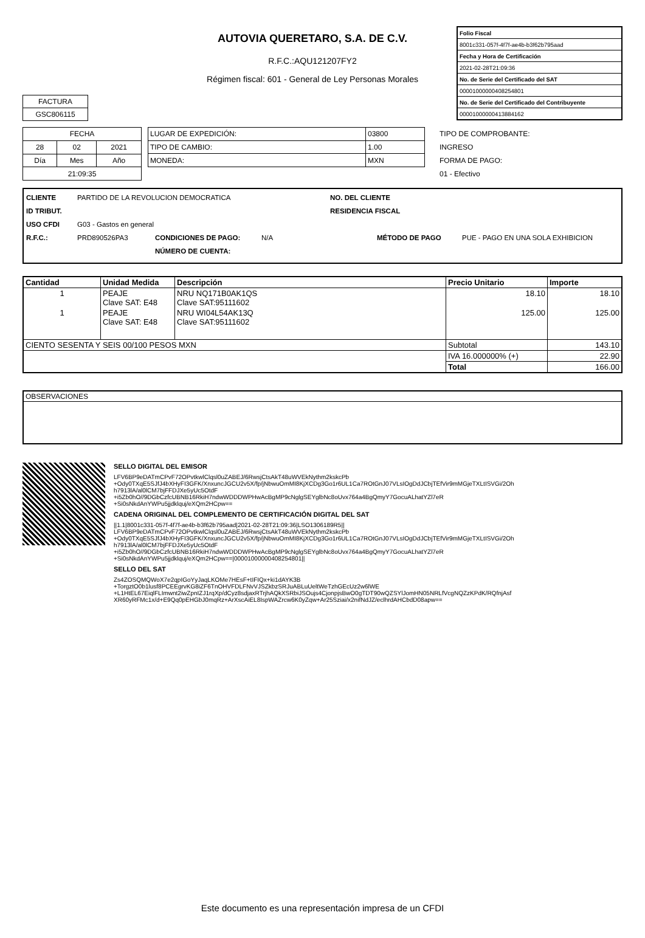AUTOVIA QUERETARO, S.A. DE C.V.
R.F.C.:AQU121207FY2
Régimen fiscal: 601 - General de Ley Personas Morales
| Folio Fiscal |
| 8001c331-057f-4f7f-ae4b-b3f62b795aad |
| Fecha y Hora de Certificación |
| 2021-02-28T21:09:36 |
| No. de Serie del Certificado del SAT |
| 00001000000408254801 |
| No. de Serie del Certificado del Contribuyente |
| 00001000000413884162 |
| FACTURA |
| GSC806115 |
| FECHA | | |
| 28 | 02 | 2021 |
| Día | Mes | Año |
| 21:09:35 | | |
| LUGAR DE EXPEDICIÓN: | 03800 |
| TIPO DE CAMBIO: | 1.00 |
| MONEDA: | MXN |
TIPO DE COMPROBANTE:
INGRESO
FORMA DE PAGO:
01 - Efectivo
CLIENTE PARTIDO DE LA REVOLUCION DEMOCRATICA NO. DEL CLIENTE
ID TRIBUT. RESIDENCIA FISCAL
USO CFDI G03 - Gastos en general
R.F.C.: PRD890526PA3 CONDICIONES DE PAGO: N/A MÉTODO DE PAGO PUE - PAGO EN UNA SOLA EXHIBICION
NÚMERO DE CUENTA:
| Cantidad | Unidad Medida | Descripción | Precio Unitario | Importe |
| --- | --- | --- | --- | --- |
| 1 | PEAJE Clave SAT: E48 | NRU NQ171B0AK1QS Clave SAT:95111602 | 18.10 | 18.10 |
| 1 | PEAJE Clave SAT: E48 | NRU WI04L54AK13Q Clave SAT:95111602 | 125.00 | 125.00 |
| CIENTO SESENTA Y SEIS 00/100 PESOS MXN | | | Subtotal | 143.10 |
| | | | IVA 16.000000% (+) | 22.90 |
| | | | Total | 166.00 |
| OBSERVACIONES |
SELLO DIGITAL DEL EMISOR
LFV6BP9eDATmCPvF72OPvtkwlClqsl0uZABEJ/6RwsjCtsAkT48uWVEkNythm2kskcPb
+Ody0TXqE5SJfJ4bXHyFI3GFK/XnxuncJGCU2v5X/fp/jNbwuOmMI8KjXCDg3Go1r6UL1Ca7ROtGnJ07VLsIOgDdJCbjTEfVir9mMGjeTXLtISVGi/2Oh
h7913lA/al0lCM7bjFFDJXe5yUc5OtdF
+i5Zb0hO//9DGbCzfcUBNB16RkiH7ndwWDDDWPHwAcBgMP9cNglgSEYglbNc8oUvx764a4BgQmyY7GocuALhatYZl7eR
+Si0sNkdAnYWPu5jjdklquj/eXQm2HCpw==
CADENA ORIGINAL DEL COMPLEMENTO DE CERTIFICACIÓN DIGITAL DEL SAT
||1.1|8001c331-057f-4f7f-ae4b-b3f62b795aad|2021-02-28T21:09:36|LSO1306189R5||
LFV6BP9eDATmCPvF72OPvtkwlClqsl0uZABEJ/6RwsjCtsAkT48uWVEkNythm2kskcPb
+Ody0TXqE5SJfJ4bXHyFI3GFK/XnxuncJGCU2v5X/fp/jNbwuOmMI8KjXCDg3Go1r6UL1Ca7ROtGnJ07VLsIOgDdJCbjTEfVir9mMGjeTXLtISVGi/2Oh
h7913lA/al0lCM7bjFFDJXe5yUc5OtdF
+i5Zb0hO//9DGbCzfcUBNB16RkiH7ndwWDDDWPHwAcBgMP9cNglgSEYglbNc8oUvx764a4BgQmyY7GocuALhatYZl7eR
+Si0sNkdAnYWPu5jjdklquj/eXQm2HCpw==|00001000000408254801||
SELLO DEL SAT
Zs4ZOSQMQWoX7e2qpIGoYyJaqLKOMe7HEsF+tIFIQx+ki1dAYK3B
+TorgztO0b1lusf8PCEEgrvKG8iZF6TnOHVFDLFNvVJSZkbzSRJuABLuUeltWeTzhGEcUz2w6lWE
+L1HtEL67EiqlFLImwnt2iwZpnIZJ1rqXp/dCyz8sdjaxRTrjhAQkXSRbiJSOujs4CjonpjsBwO0gTDT90wQZSYlJomHN05NRLfVcgNQZzKPdK/RQfnjAsf
XR60yRFMc1x/d+E9Qq0pEHGbJ0mqRz+ArXscAiEL8IspWAZrcw6K0yZqw+Ar25Sziai/x2nifNdJZ/eclhrdAHCbdD08apw==
Este documento es una representación impresa de un CFDI